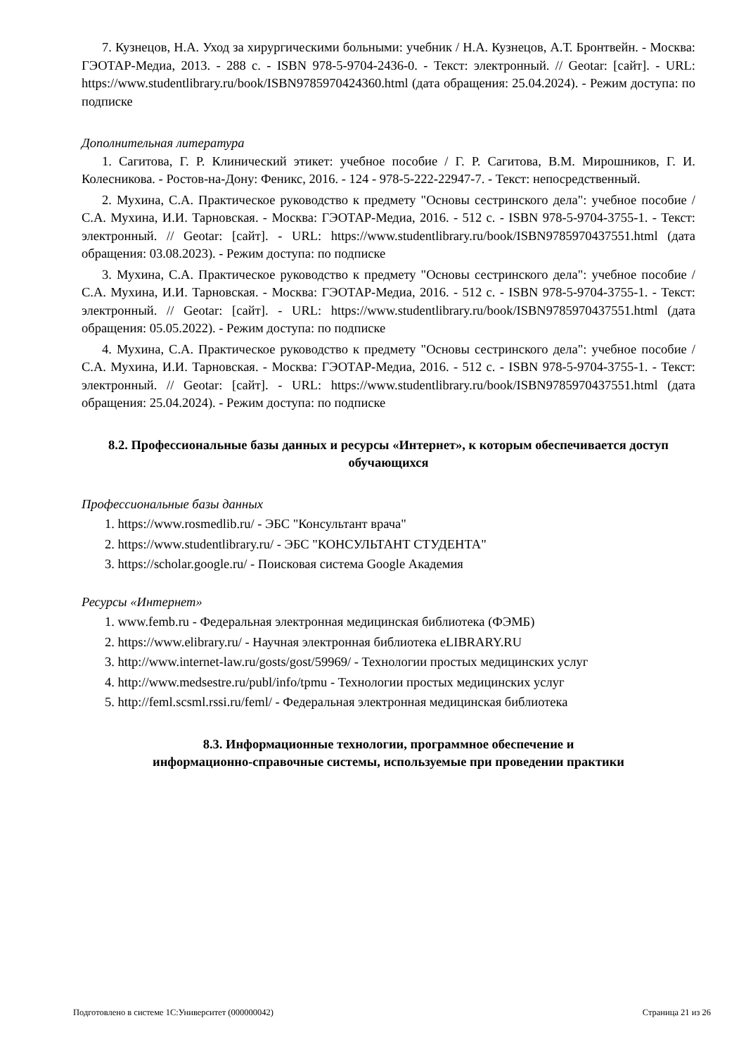7. Кузнецов, Н.А. Уход за хирургическими больными: учебник / Н.А. Кузнецов, А.Т. Бронтвейн. - Москва: ГЭОТАР-Медиа, 2013. - 288 с. - ISBN 978-5-9704-2436-0. - Текст: электронный. // Geotar: [сайт]. - URL: https://www.studentlibrary.ru/book/ISBN9785970424360.html (дата обращения: 25.04.2024). - Режим доступа: по подписке
Дополнительная литература
1. Сагитова, Г. Р. Клинический этикет: учебное пособие / Г. Р. Сагитова, В.М. Мирошников, Г. И. Колесникова. - Ростов-на-Дону: Феникс, 2016. - 124 - 978-5-222-22947-7. - Текст: непосредственный.
2. Мухина, С.А. Практическое руководство к предмету "Основы сестринского дела": учебное пособие / С.А. Мухина, И.И. Тарновская. - Москва: ГЭОТАР-Медиа, 2016. - 512 с. - ISBN 978-5-9704-3755-1. - Текст: электронный. // Geotar: [сайт]. - URL: https://www.studentlibrary.ru/book/ISBN9785970437551.html (дата обращения: 03.08.2023). - Режим доступа: по подписке
3. Мухина, С.А. Практическое руководство к предмету "Основы сестринского дела": учебное пособие / С.А. Мухина, И.И. Тарновская. - Москва: ГЭОТАР-Медиа, 2016. - 512 с. - ISBN 978-5-9704-3755-1. - Текст: электронный. // Geotar: [сайт]. - URL: https://www.studentlibrary.ru/book/ISBN9785970437551.html (дата обращения: 05.05.2022). - Режим доступа: по подписке
4. Мухина, С.А. Практическое руководство к предмету "Основы сестринского дела": учебное пособие / С.А. Мухина, И.И. Тарновская. - Москва: ГЭОТАР-Медиа, 2016. - 512 с. - ISBN 978-5-9704-3755-1. - Текст: электронный. // Geotar: [сайт]. - URL: https://www.studentlibrary.ru/book/ISBN9785970437551.html (дата обращения: 25.04.2024). - Режим доступа: по подписке
8.2. Профессиональные базы данных и ресурсы «Интернет», к которым обеспечивается доступ обучающихся
Профессиональные базы данных
1. https://www.rosmedlib.ru/ - ЭБС "Консультант врача"
2. https://www.studentlibrary.ru/ - ЭБС "КОНСУЛЬТАНТ СТУДЕНТА"
3. https://scholar.google.ru/ - Поисковая система Google Академия
Ресурсы «Интернет»
1. www.femb.ru - Федеральная электронная медицинская библиотека (ФЭМБ)
2. https://www.elibrary.ru/ - Научная электронная библиотека eLIBRARY.RU
3. http://www.internet-law.ru/gosts/gost/59969/ - Технологии простых медицинских услуг
4. http://www.medsestre.ru/publ/info/tpmu - Технологии простых медицинских услуг
5. http://feml.scsml.rssi.ru/feml/ - Федеральная электронная медицинская библиотека
8.3. Информационные технологии, программное обеспечение и
информационно-справочные системы, используемые при проведении практики
Подготовлено в системе 1С:Университет (000000042) Страница 21 из 26